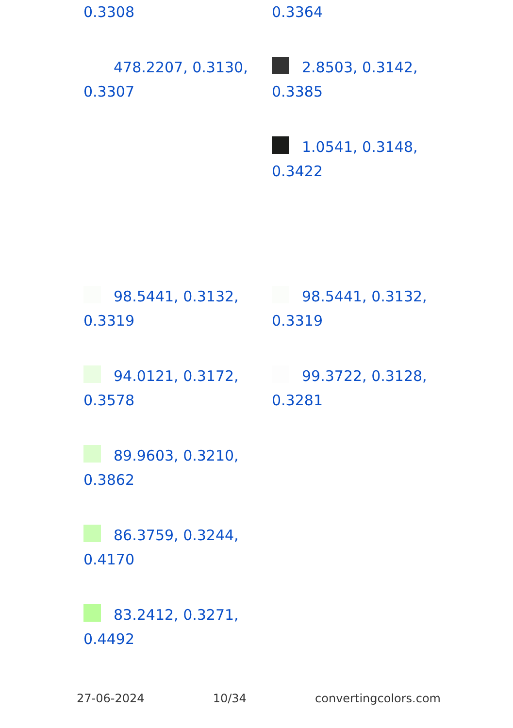0.3308 0.3364
478.2207, 0.3130, 0.3307
2.8503, 0.3142, 0.3385
1.0541, 0.3148, 0.3422
98.5441, 0.3132, 0.3319
98.5441, 0.3132, 0.3319
94.0121, 0.3172, 0.3578
99.3722, 0.3128, 0.3281
89.9603, 0.3210, 0.3862
86.3759, 0.3244, 0.4170
83.2412, 0.3271, 0.4492
27-06-2024 10/34 convertingcolors.com